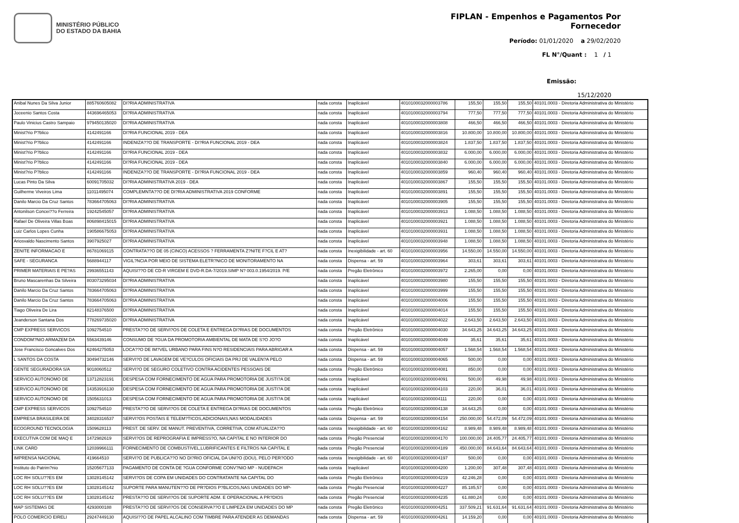MINISTÉRIO PÚBLICO
DO ESTADO DA BAHIA
FIPLAN - Empenhos e Pagamentos Por Fornecedor
Período: 01/01/2020 a 29/02/2020
FL N°/Quant : 1 / 1
Emissão:
15/12/2020
| Anibal Nunes Da Silva Junior | 885760605082 | DI?RIA ADMINISTRATIVA | nada consta | Inaplicável | 4010100032000003786 | 155,50 | 155,50 | 155,50 | 40101.0003 - Diretoria Administrativa do Ministério |
| Joceenio Santos Costa | 443696465053 | DI?RIA ADMINISTRATIVA | nada consta | Inaplicável | 4010100032000003794 | 777,50 | 777,50 | 777,50 | 40101.0003 - Diretoria Administrativa do Ministério |
| Paulo Vinicius Castro Sampaio | 979450135020 | DI?RIA ADMINISTRATIVA | nada consta | Inaplicável | 4010100032000003808 | 466,50 | 466,50 | 466,50 | 40101.0003 - Diretoria Administrativa do Ministério |
| Minist?rio P?blico | 4142491166 | DI?RIA FUNCIONAL 2019 - DEA | nada consta | Inaplicável | 4010100032000003816 | 10.800,00 | 10.800,00 | 10.800,00 | 40101.0003 - Diretoria Administrativa do Ministério |
| Minist?rio P?blico | 4142491166 | INDENIZA??O DE TRANSPORTE - DI?RIA FUNCIONAL 2019 - DEA | nada consta | Inaplicável | 4010100032000003824 | 1.837,50 | 1.837,50 | 1.837,50 | 40101.0003 - Diretoria Administrativa do Ministério |
| Minist?rio P?blico | 4142491166 | DI?RIA FUNCIONAL 2019 - DEA | nada consta | Inaplicável | 4010100032000003832 | 6.000,00 | 6.000,00 | 6.000,00 | 40101.0003 - Diretoria Administrativa do Ministério |
| Minist?rio P?blico | 4142491166 | DI?RIA FUNCIONAL 2019 - DEA | nada consta | Inaplicável | 4010100032000003840 | 6.000,00 | 6.000,00 | 6.000,00 | 40101.0003 - Diretoria Administrativa do Ministério |
| Minist?rio P?blico | 4142491166 | INDENIZA??O DE TRANSPORTE - DI?RIA FUNCIONAL 2019 - DEA | nada consta | Inaplicável | 4010100032000003859 | 960,40 | 960,40 | 960,40 | 40101.0003 - Diretoria Administrativa do Ministério |
| Lucas Pinto Da Silva | 60091705032 | DI?RIA ADMINISTRATIVA 2019 - DEA | nada consta | Inaplicável | 4010100032000003867 | 155,50 | 155,50 | 155,50 | 40101.0003 - Diretoria Administrativa do Ministério |
| Guilherme Viveiros Lima | 11011495074 | COMPLEMNTA??O DE DI?RIA ADMINISTRATIVA 2019 CONFORME | nada consta | Inaplicável | 4010100032000003891 | 155,50 | 155,50 | 155,50 | 40101.0003 - Diretoria Administrativa do Ministério |
| Danilo Marcio Da Cruz Santos | 783664705063 | DI?RIA ADMINISTRATIVA | nada consta | Inaplicável | 4010100032000003905 | 155,50 | 155,50 | 155,50 | 40101.0003 - Diretoria Administrativa do Ministério |
| Antonilson Concei??o Ferreira | 19242545057 | DI?RIA ADMINISTRATIVA | nada consta | Inaplicável | 4010100032000003913 | 1.088,50 | 1.088,50 | 1.088,50 | 40101.0003 - Diretoria Administrativa do Ministério |
| Rafael De Oliveira Villas Boas | 806898415015 | DI?RIA ADMINISTRATIVA | nada consta | Inaplicável | 4010100032000003921 | 1.088,50 | 1.088,50 | 1.088,50 | 40101.0003 - Diretoria Administrativa do Ministério |
| Luiz Carlos Lopes Cunha | 190586675053 | DI?RIA ADMINISTRATIVA | nada consta | Inaplicável | 4010100032000003931 | 1.088,50 | 1.088,50 | 1.088,50 | 40101.0003 - Diretoria Administrativa do Ministério |
| Ariosvaldo Nascimento Santos | 3907925027 | DI?RIA ADMINISTRATIVA | nada consta | Inaplicável | 4010100032000003948 | 1.088,50 | 1.088,50 | 1.088,50 | 40101.0003 - Diretoria Administrativa do Ministério |
| ZENITE INFORMACAO E | 86781069115 | CONTRATA??O DE 05 (CINCO) ACESSOS ? FERRAMENTA Z?NITE F?CIL E AT? | nada consta | Inexigibilidade - art. 60 | 4010100032000003956 | 14.550,00 | 14.550,00 | 14.550,00 | 40101.0003 - Diretoria Administrativa do Ministério |
| SAFE - SEGURANCA | 5688944117 | VIGIL?NCIA POR MEIO DE SISTEMA ELETR?NICO DE MONITORAMENTO NA | nada consta | Dispensa - art. 59 | 4010100032000003964 | 303,61 | 303,61 | 303,61 | 40101.0003 - Diretoria Administrativa do Ministério |
| PRIMER MATERIAIS E PE?AS | 29936551143 | AQUISI??O DE CD-R VIRGEM E DVD-R.DA-7/2019.SIMP N? 003.0.1954/2019. P/E | nada consta | Pregão Eletrônico | 4010100032000003972 | 2.265,00 | 0,00 | 0,00 | 40101.0003 - Diretoria Administrativa do Ministério |
| Bruno Mascarenhas Da Silveira | 803073295034 | DI?RIA ADMINISTRATIVA | nada consta | Inaplicável | 4010100032000003980 | 155,50 | 155,50 | 155,50 | 40101.0003 - Diretoria Administrativa do Ministério |
| Danilo Marcio Da Cruz Santos | 783664705063 | DI?RIA ADMINISTRATIVA | nada consta | Inaplicável | 4010100032000003999 | 155,50 | 155,50 | 155,50 | 40101.0003 - Diretoria Administrativa do Ministério |
| Danilo Marcio Da Cruz Santos | 783664705063 | DI?RIA ADMINISTRATIVA | nada consta | Inaplicável | 4010100032000004006 | 155,50 | 155,50 | 155,50 | 40101.0003 - Diretoria Administrativa do Ministério |
| Tiago Oliveira De Lira | 82148376500 | DI?RIA ADMINISTRATIVA | nada consta | Inaplicável | 4010100032000004014 | 155,50 | 155,50 | 155,50 | 40101.0003 - Diretoria Administrativa do Ministério |
| Jeanderson Santana Dos | 778269735020 | DI?RIA ADMINISTRATIVA | nada consta | Inaplicável | 4010100032000004022 | 2.643,50 | 2.643,50 | 2.643,50 | 40101.0003 - Diretoria Administrativa do Ministério |
| CMP EXPRESS SERVICOS | 1092754510 | PRESTA??O DE SERVI?OS DE COLETA E ENTREGA DI?RIAS DE DOCUMENTOS | nada consta | Pregão Eletrônico | 4010100032000004030 | 34.643,25 | 34.643,25 | 34.643,25 | 40101.0003 - Diretoria Administrativa do Ministério |
| CONDOM?NIO ARMAZEM DA | 5563439146 | CONSUMO DE ?GUA DA PROMOTORIA AMBIENTAL DE MATA DE S?O JO?O | nada consta | Inaplicável | 4010100032000004049 | 35,61 | 35,61 | 35,61 | 40101.0003 - Diretoria Administrativa do Ministério |
| Jose Francisco Goncalves Dos | 62464275053 | LOCA??O DE IM?VEL URBANO PARA FINS N?O RESIDENCIAIS PARA ABRIGAR A | nada consta | Dispensa - art. 59 | 4010100032000004057 | 1.568,54 | 1.568,54 | 1.568,54 | 40101.0003 - Diretoria Administrativa do Ministério |
| L SANTOS DA COSTA | 30494732146 | SERVI?O DE LAVAGEM DE VE?CULOS OFICIAIS DA PRJ DE VALEN?A PELO | nada consta | Dispensa - art. 59 | 4010100032000004065 | 500,00 | 0,00 | 0,00 | 40101.0003 - Diretoria Administrativa do Ministério |
| GENTE SEGURADORA S/A | 9018060512 | SERVI?O DE SEGURO COLETIVO CONTRA ACIDENTES PESSOAIS DE | nada consta | Pregão Eletrônico | 4010100032000004081 | 850,00 | 0,00 | 0,00 | 40101.0003 - Diretoria Administrativa do Ministério |
| SERVICO AUTONOMO DE | 13712823191 | DESPESA COM FORNECIMENTO DE AGUA PARA PROMOTORIA DE JUSTI?A DE | nada consta | Inaplicável | 4010100032000004091 | 500,00 | 49,98 | 49,98 | 40101.0003 - Diretoria Administrativa do Ministério |
| SERVICO AUTONOMO DE | 14353916130 | DESPESA COM FORNECIMENTO DE AGUA PARA PROMOTORIA DE JUSTI?A DE | nada consta | Inaplicável | 4010100032000004103 | 220,00 | 36,01 | 36,01 | 40101.0003 - Diretoria Administrativa do Ministério |
| SERVICO AUTONOMO DE | 1505631013 | DESPESA COM FORNECIMENTO DE AGUA PARA PROMOTORIA DE JUSTI?A DE | nada consta | Inaplicável | 4010100032000004111 | 220,00 | 0,00 | 0,00 | 40101.0003 - Diretoria Administrativa do Ministério |
| CMP EXPRESS SERVICOS | 1092754510 | PRESTA??O DE SERVI?OS DE COLETA E ENTREGA DI?RIAS DE DOCUMENTOS | nada consta | Pregão Eletrônico | 4010100032000004138 | 34.643,25 | 0,00 | 0,00 | 40101.0003 - Diretoria Administrativa do Ministério |
| EMPRESA BRASILEIRA DE | 34028316537 | SERVI?OS POSTAIS E TELEM?TICOS,ADICIONAIS,NAS MODALIDADES | nada consta | Dispensa - art. 59 | 4010100032000004154 | 250.000,00 | 54.472,09 | 54.472,09 | 40101.0003 - Diretoria Administrativa do Ministério |
| ECOGROUND TECNOLOGIA | 1509628113 | PREST. DE SERV. DE MANUT. PREVENTIVA, CORRETIVA, COM ATUALIZA??O | nada consta | Inexigibilidade - art. 60 | 4010100032000004162 | 8.989,48 | 8.989,48 | 8.989,48 | 40101.0003 - Diretoria Administrativa do Ministério |
| EXECUTIVA COM DE MAQ E | 1472982619 | SERVI?OS DE REPROGRAFIA E IMPRESS?O, NA CAPITAL E NO INTERIOR DO | nada consta | Pregão Presencial | 4010100032000004170 | 100.000,00 | 24.405,77 | 24.405,77 | 40101.0003 - Diretoria Administrativa do Ministério |
| LINK CARD | 12039966111 | FORNECIMENTO DE COMBUSTIVEL,LUBRIFICANTES E FILTROS NA CAPITAL E | nada consta | Pregão Presencial | 4010100032000004189 | 450.000,00 | 84.643,64 | 84.643,64 | 40101.0003 - Diretoria Administrativa do Ministério |
| IMPRENSA NACIONAL | 419664510 | SERVI?O DE PUBLICA??O NO DI?RIO OFICIAL DA UNI?O (DOU), PELO PER?ODO | nada consta | Inexigibilidade - art. 60 | 4010100032000004197 | 500,00 | 0,00 | 0,00 | 40101.0003 - Diretoria Administrativa do Ministério |
| Instituto do Patrim?nio | 15205677133 | PAGAMENTO DE CONTA DE ?GUA CONFORME CONV?NIO MP - NUDEPACH | nada consta | Inaplicável | 4010100032000004200 | 1.200,00 | 307,48 | 307,48 | 40101.0003 - Diretoria Administrativa do Ministério |
| LOC RH SOLU??ES EM | 13028145142 | SERVI?OS DE COPA EM UNIDADES DO CONTRATANTE NA CAPITAL DO | nada consta | Pregão Eletrônico | 4010100032000004219 | 42.246,28 | 0,00 | 0,00 | 40101.0003 - Diretoria Administrativa do Ministério |
| LOC RH SOLU??ES EM | 13028145142 | SUPORTE PARA MANUTEN??O DE PR?DIOS P?BLICOS,NAS UNIDADES DO MP- | nada consta | Pregão Presencial | 4010100032000004227 | 85.185,57 | 0,00 | 0,00 | 40101.0003 - Diretoria Administrativa do Ministério |
| LOC RH SOLU??ES EM | 13028145142 | PRESTA??O DE SERVI?OS DE SUPORTE ADM. E OPERACIONAL A PR?DIOS | nada consta | Pregão Presencial | 4010100032000004235 | 61.880,24 | 0,00 | 0,00 | 40101.0003 - Diretoria Administrativa do Ministério |
| MAP SISTEMAS DE | 4293000188 | PRESTA??O DE SERVI?OS DE CONSERVA??O E LIMPEZA EM UNIDADES DO MP | nada consta | Pregão Eletrônico | 4010100032000004251 | 337.509,21 | 91.631,64 | 91.631,64 | 40101.0003 - Diretoria Administrativa do Ministério |
| POLO COMERCIO EIRELI | 29247449130 | AQUISI??O DE PAPEL ALCALINO COM TIMBRE PARA ATENDER AS DEMANDAS | nada consta | Dispensa - art. 59 | 4010100032000004261 | 14.159,20 | 0,00 | 0,00 | 40101.0003 - Diretoria Administrativa do Ministério |